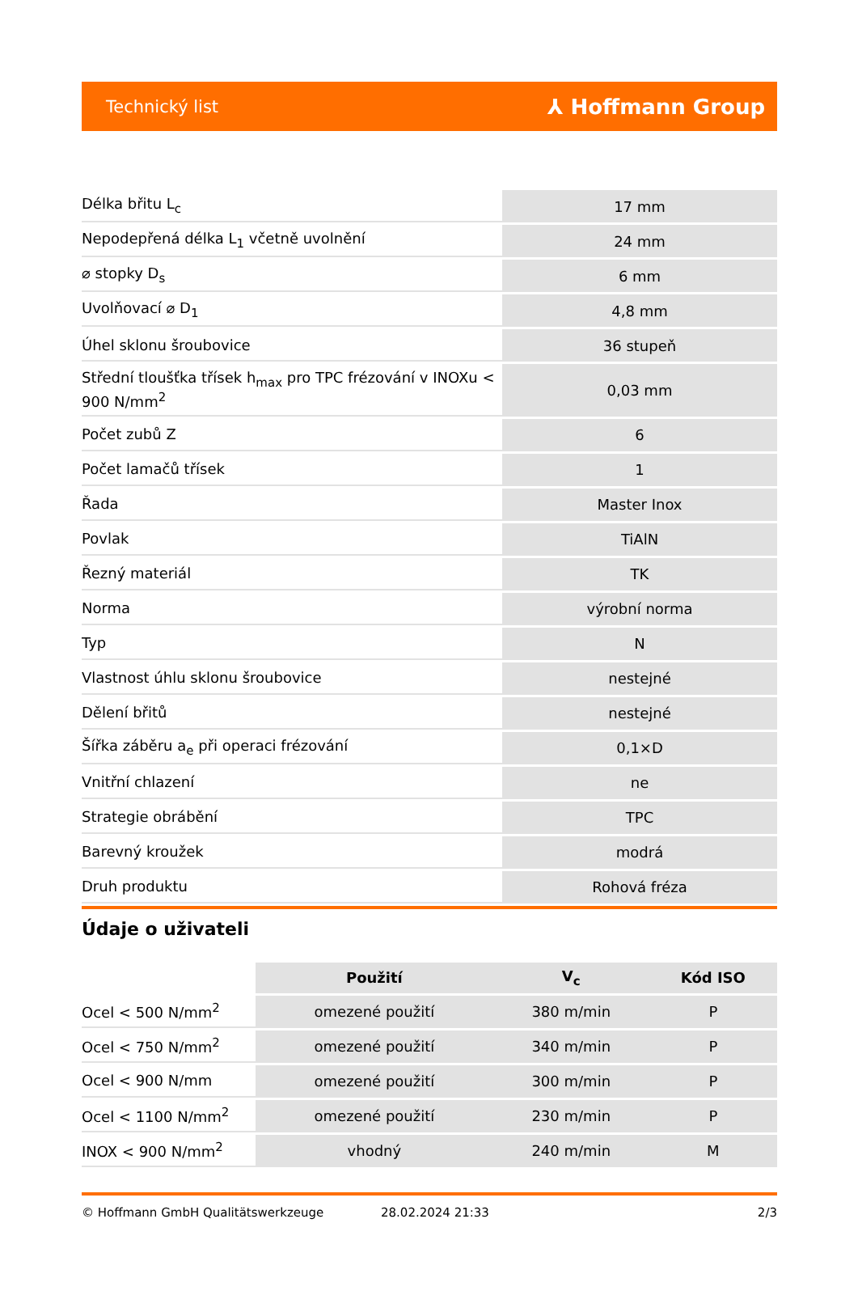Technický list ⅄ Hoffmann Group
| Délka břitu L<sub>c</sub> | 17 mm |
| Nepodepřená délka L<sub>1</sub> včetně uvolnění | 24 mm |
| ⌀ stopky D<sub>s</sub> | 6 mm |
| Uvolňovací ⌀ D<sub>1</sub> | 4,8 mm |
| Úhel sklonu šroubovice | 36 stupeň |
| Střední tloušťka třísek h<sub>max</sub> pro TPC frézování v INOXu < 900 N/mm<sup>2</sup> | 0,03 mm |
| Počet zubů Z | 6 |
| Počet lamačů třísek | 1 |
| Řada | Master Inox |
| Povlak | TiAlN |
| Řezný materiál | TK |
| Norma | výrobní norma |
| Typ | N |
| Vlastnost úhlu sklonu šroubovice | nestejné |
| Dělení břitů | nestejné |
| Šířka záběru a<sub>e</sub> při operaci frézování | 0,1×D |
| Vnitřní chlazení | ne |
| Strategie obrábění | TPC |
| Barevný kroužek | modrá |
| Druh produktu | Rohová fréza |
Údaje o uživateli
| | Použití | V<sub>c</sub> | Kód ISO |
| --- | --- | --- | --- |
| Ocel < 500 N/mm<sup>2</sup> | omezené použití | 380 m/min | P |
| Ocel < 750 N/mm<sup>2</sup> | omezené použití | 340 m/min | P |
| Ocel < 900 N/mm | omezené použití | 300 m/min | P |
| Ocel < 1100 N/mm<sup>2</sup> | omezené použití | 230 m/min | P |
| INOX < 900 N/mm<sup>2</sup> | vhodný | 240 m/min | M |
© Hoffmann GmbH Qualitätswerkzeuge 28.02.2024 21:33 2/3